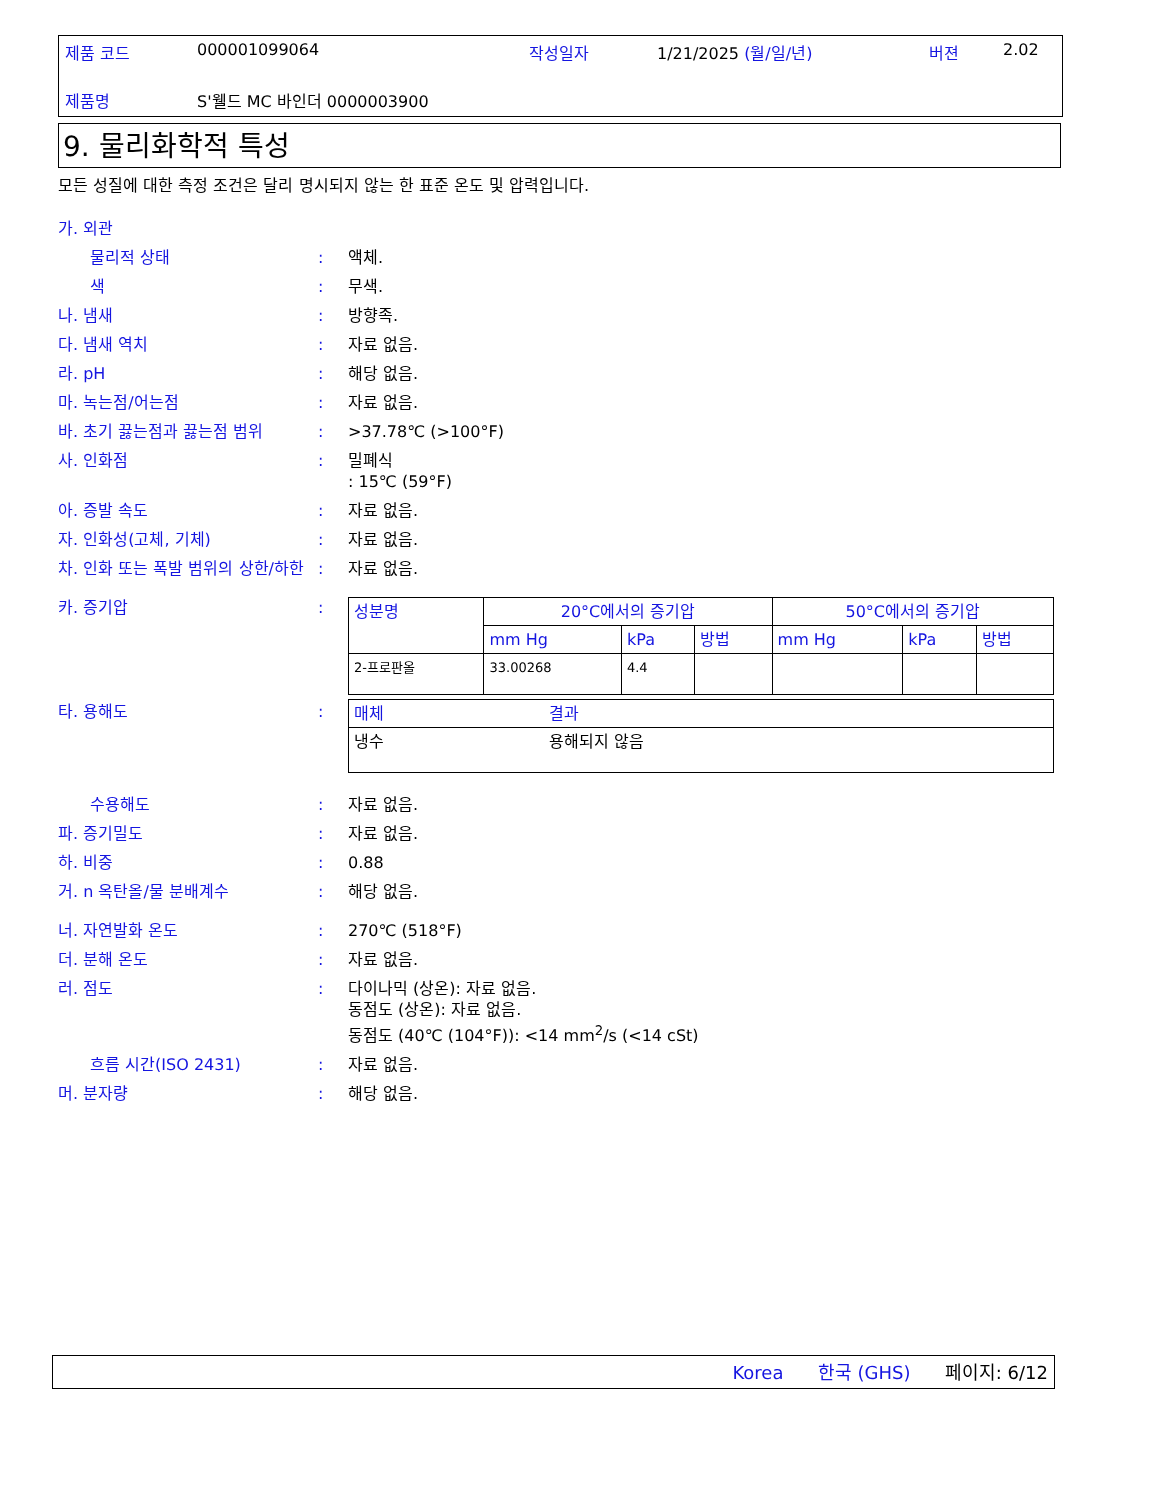제품 코드 000001099064 작성일자 1/21/2025 (월/일/년) 버젼 2.02
제품명 S'웰드 MC 바인더 0000003900
9. 물리화학적 특성
모든 성질에 대한 측정 조건은 달리 명시되지 않는 한 표준 온도 및 압력입니다.
가. 외관
물리적 상태 : 액체.
색 : 무색.
나. 냄새 : 방향족.
다. 냄새 역치 : 자료 없음.
라. pH : 해당 없음.
마. 녹는점/어는점 : 자료 없음.
바. 초기 끓는점과 끓는점 범위 : >37.78℃ (>100°F)
사. 인화점 : 밀폐식
: 15℃ (59°F)
아. 증발 속도 : 자료 없음.
자. 인화성(고체, 기체) : 자료 없음.
차. 인화 또는 폭발 범위의 상한/하한
: 자료 없음.
카. 증기압 :
| 성분명 | 20°C에서의 증기압 | | | 50°C에서의 증기압 | | |
| --- | --- | --- | --- | --- | --- | --- |
| | mm Hg | kPa | 방법 | mm Hg | kPa | 방법 |
| 2-프로판올 | 33.00268 | 4.4 | | | | |
| 매체 | 결과 |
| --- | --- |
| 냉수 | 용해되지 않음 |
타. 용해도 :
수용해도 : 자료 없음.
파. 증기밀도 : 자료 없음.
하. 비중 : 0.88
거. n 옥탄올/물 분배계수 : 해당 없음.
너. 자연발화 온도 : 270℃ (518°F)
더. 분해 온도 : 자료 없음.
러. 점도 : 다이나믹 (상온): 자료 없음.
동점도 (상온): 자료 없음.
동점도 (40℃ (104°F)): <14 mm<sup>2</sup>/s (<14 cSt)
흐름 시간(ISO 2431) : 자료 없음.
머. 분자량 : 해당 없음.
Korea 한국 (GHS) 페이지: 6/12